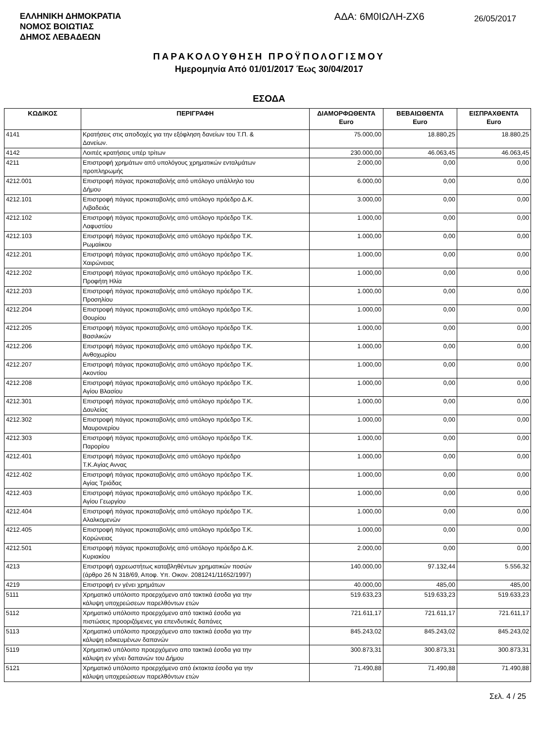ΕΛΛΗΝΙΚΗ ΔΗΜΟΚΡΑΤΙΑ
ΝΟΜΟΣ ΒΟΙΩΤΙΑΣ
ΔΗΜΟΣ ΛΕΒΑΔΕΩΝ
ΑΔΑ: 6Μ0ΙΩΛΗ-ΖΧ6
26/05/2017
ΠΑΡΑΚΟΛΟΥΘΗΣΗ ΠΡΟΫΠΟΛΟΓΙΣΜΟΥ
Ημερομηνία Από 01/01/2017 Έως 30/04/2017
ΕΣΟΔΑ
| ΚΩΔΙΚΟΣ | ΠΕΡΙΓΡΑΦΗ | ΔΙΑΜΟΡΦΩΘΕΝΤΑ Euro | ΒΕΒΑΙΩΘΕΝΤΑ Euro | ΕΙΣΠΡΑΧΘΕΝΤΑ Euro |
| --- | --- | --- | --- | --- |
| 4141 | Κρατήσεις στις αποδοχές για την εξόφληση δανείων του Τ.Π. & Δανείων. | 75.000,00 | 18.880,25 | 18.880,25 |
| 4142 | Λοιπές κρατήσεις υπέρ τρίτων | 230.000,00 | 46.063,45 | 46.063,45 |
| 4211 | Επιστροφή χρημάτων από υπολόγους χρηματικών ενταλμάτων προπληρωμής | 2.000,00 | 0,00 | 0,00 |
| 4212.001 | Επιστροφή πάγιας προκαταβολής από υπόλογο υπάλληλο του Δήμου | 6.000,00 | 0,00 | 0,00 |
| 4212.101 | Επιστροφή πάγιας προκαταβολής από υπόλογο πρόεδρο Δ.Κ. Λιβαδειάς | 3.000,00 | 0,00 | 0,00 |
| 4212.102 | Επιστροφή πάγιας προκαταβολής από υπόλογο πρόεδρο Τ.Κ. Λαφυστίου | 1.000,00 | 0,00 | 0,00 |
| 4212.103 | Επιστροφή πάγιας προκαταβολής από υπόλογο πρόεδρο Τ.Κ. Ρωμαίικου | 1.000,00 | 0,00 | 0,00 |
| 4212.201 | Επιστροφή πάγιας προκαταβολής από υπόλογο πρόεδρο Τ.Κ. Χαιρώνειας | 1.000,00 | 0,00 | 0,00 |
| 4212.202 | Επιστροφή πάγιας προκαταβολής από υπόλογο πρόεδρο Τ.Κ. Προφήτη Ηλία | 1.000,00 | 0,00 | 0,00 |
| 4212.203 | Επιστροφή πάγιας προκαταβολής από υπόλογο πρόεδρο Τ.Κ. Προσηλίου | 1.000,00 | 0,00 | 0,00 |
| 4212.204 | Επιστροφή πάγιας προκαταβολής από υπόλογο πρόεδρο Τ.Κ. Θουρίου | 1.000,00 | 0,00 | 0,00 |
| 4212.205 | Επιστροφή πάγιας προκαταβολής από υπόλογο πρόεδρο Τ.Κ. Βασιλικών | 1.000,00 | 0,00 | 0,00 |
| 4212.206 | Επιστροφή πάγιας προκαταβολής από υπόλογο πρόεδρο Τ.Κ. Ανθοχωρίου | 1.000,00 | 0,00 | 0,00 |
| 4212.207 | Επιστροφή πάγιας προκαταβολής από υπόλογο πρόεδρο Τ.Κ. Ακοντίου | 1.000,00 | 0,00 | 0,00 |
| 4212.208 | Επιστροφή πάγιας προκαταβολής από υπόλογο πρόεδρο Τ.Κ. Αγίου Βλασίου | 1.000,00 | 0,00 | 0,00 |
| 4212.301 | Επιστροφή πάγιας προκαταβολής από υπόλογο πρόεδρο Τ.Κ. Δαυλείας | 1.000,00 | 0,00 | 0,00 |
| 4212.302 | Επιστροφή πάγιας προκαταβολής από υπόλογο πρόεδρο Τ.Κ. Μαυρονερίου | 1.000,00 | 0,00 | 0,00 |
| 4212.303 | Επιστροφή πάγιας προκαταβολής από υπόλογο πρόεδρο Τ.Κ. Παρορίου | 1.000,00 | 0,00 | 0,00 |
| 4212.401 | Επιστροφή πάγιας προκαταβολής από υπόλογο πρόεδρο Τ.Κ.Αγίας Αννας | 1.000,00 | 0,00 | 0,00 |
| 4212.402 | Επιστροφή πάγιας προκαταβολής από υπόλογο πρόεδρο Τ.Κ. Αγίας Τριάδας | 1.000,00 | 0,00 | 0,00 |
| 4212.403 | Επιστροφή πάγιας προκαταβολής από υπόλογο πρόεδρο Τ.Κ. Αγίου Γεωργίου | 1.000,00 | 0,00 | 0,00 |
| 4212.404 | Επιστροφή πάγιας προκαταβολής από υπόλογο πρόεδρο Τ.Κ. Αλαλκομενών | 1.000,00 | 0,00 | 0,00 |
| 4212.405 | Επιστροφή πάγιας προκαταβολής από υπόλογο πρόεδρο Τ.Κ. Κορώνειας | 1.000,00 | 0,00 | 0,00 |
| 4212.501 | Επιστροφή πάγιας προκαταβολής από υπόλογο πρόεδρο Δ.Κ. Κυριακίου | 2.000,00 | 0,00 | 0,00 |
| 4213 | Επιστροφή αχρεωστήτως καταβληθέντων χρηματικών ποσών (άρθρο 26 Ν 318/69, Αποφ. Υπ. Οικον. 2081241/11652/1997) | 140.000,00 | 97.132,44 | 5.556,32 |
| 4219 | Επιστροφή εν γένει χρημάτων | 40.000,00 | 485,00 | 485,00 |
| 5111 | Χρηματικό υπόλοιπο προερχόμενο από τακτικά έσοδα για την κάλυψη υποχρεώσεων παρελθόντων ετών | 519.633,23 | 519.633,23 | 519.633,23 |
| 5112 | Χρηματικό υπόλοιπο προερχόμενο από τακτικά έσοδα για πιστώσεις προοριζόμενες για επενδυτικές δαπάνες | 721.611,17 | 721.611,17 | 721.611,17 |
| 5113 | Χρηματικό υπόλοιπο προερχόμενο απο τακτικά έσοδα για την κάλυψη ειδικευμένων δαπανών | 845.243,02 | 845.243,02 | 845.243,02 |
| 5119 | Χρηματικό υπόλοιπο προερχόμενο απο τακτικά έσοδα για την κάλυψη εν γένει δαπανών του Δήμου | 300.873,31 | 300.873,31 | 300.873,31 |
| 5121 | Χρηματικό υπόλοιπο προερχόμενο από έκτακτα έσοδα για την κάλυψη υποχρεώσεων παρελθόντων ετών | 71.490,88 | 71.490,88 | 71.490,88 |
Σελ. 4 / 25